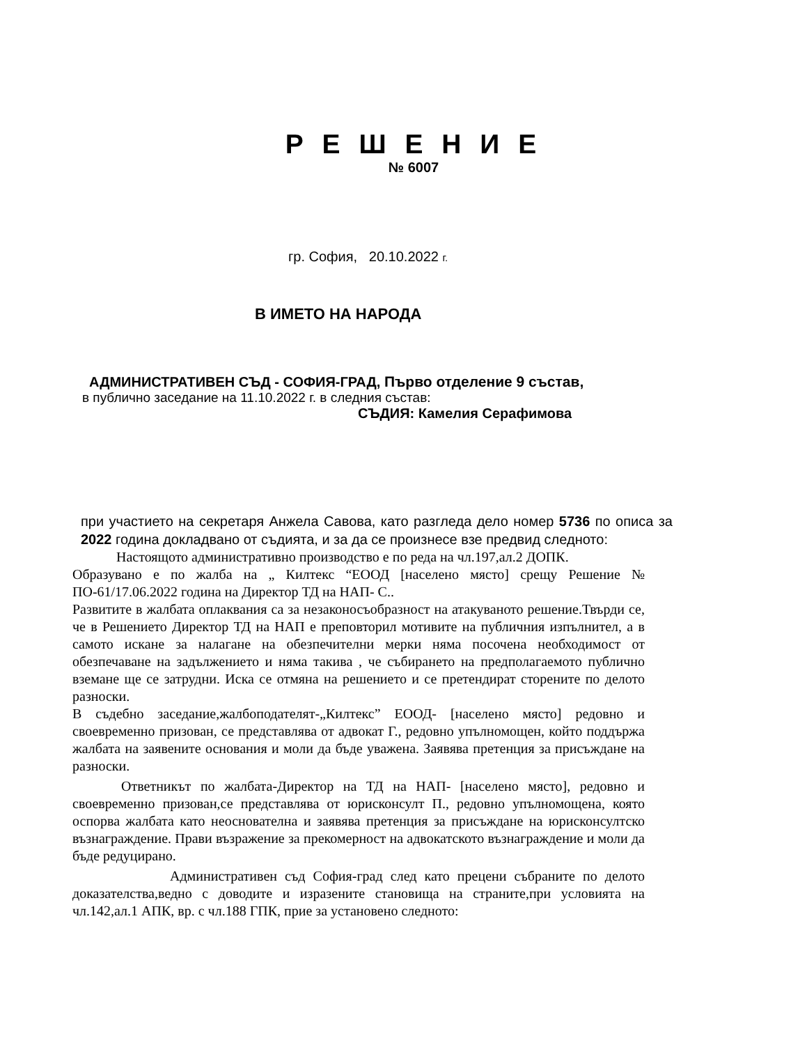Р Е Ш Е Н И Е
№ 6007
гр. София, 20.10.2022 г.
В ИМЕТО НА НАРОДА
АДМИНИСТРАТИВЕН СЪД - СОФИЯ-ГРАД, Първо отделение 9 състав,
в публично заседание на 11.10.2022 г. в следния състав:
СЪДИЯ: Камелия Серафимова
при участието на секретаря Анжела Савова, като разгледа дело номер 5736 по описа за 2022 година докладвано от съдията, и за да се произнесе взе предвид следното:
Настоящото административно производство е по реда на чл.197,ал.2 ДОПК.
Образувано е по жалба на „ Килтекс “ЕООД [населено място] срещу Решение № ПО-61/17.06.2022 година на Директор ТД на НАП- С..
Развитите в жалбата оплаквания са за незаконосъобразност на атакуваното решение.Твърди се, че в Решението Директор ТД на НАП е преповторил мотивите на публичния изпълнител, а в самото искане за налагане на обезпечителни мерки няма посочена необходимост от обезпечаване на задължението и няма такива , че събирането на предполагаемото публично вземане ще се затрудни. Иска се отмяна на решението и се претендират сторените по делото разноски.
В съдебно заседание,жалбоподателят-„Килтекс” ЕООД- [населено място] редовно и своевременно призован, се представлява от адвокат Г., редовно упълномощен, който поддържа жалбата на заявените основания и моли да бъде уважена. Заявява претенция за присъждане на разноски.
Ответникът по жалбата-Директор на ТД на НАП- [населено място], редовно и своевременно призован,се представлява от юрисконсулт П., редовно упълномощена, която оспорва жалбата като неоснователна и заявява претенция за присъждане на юрисконсултско възнаграждение. Прави възражение за прекомерност на адвокатското възнаграждение и моли да бъде редуцирано.
Административен съд София-град след като прецени събраните по делото доказателства,ведно с доводите и изразените становища на страните,при условията на чл.142,ал.1 АПК, вр. с чл.188 ГПК, прие за установено следното: